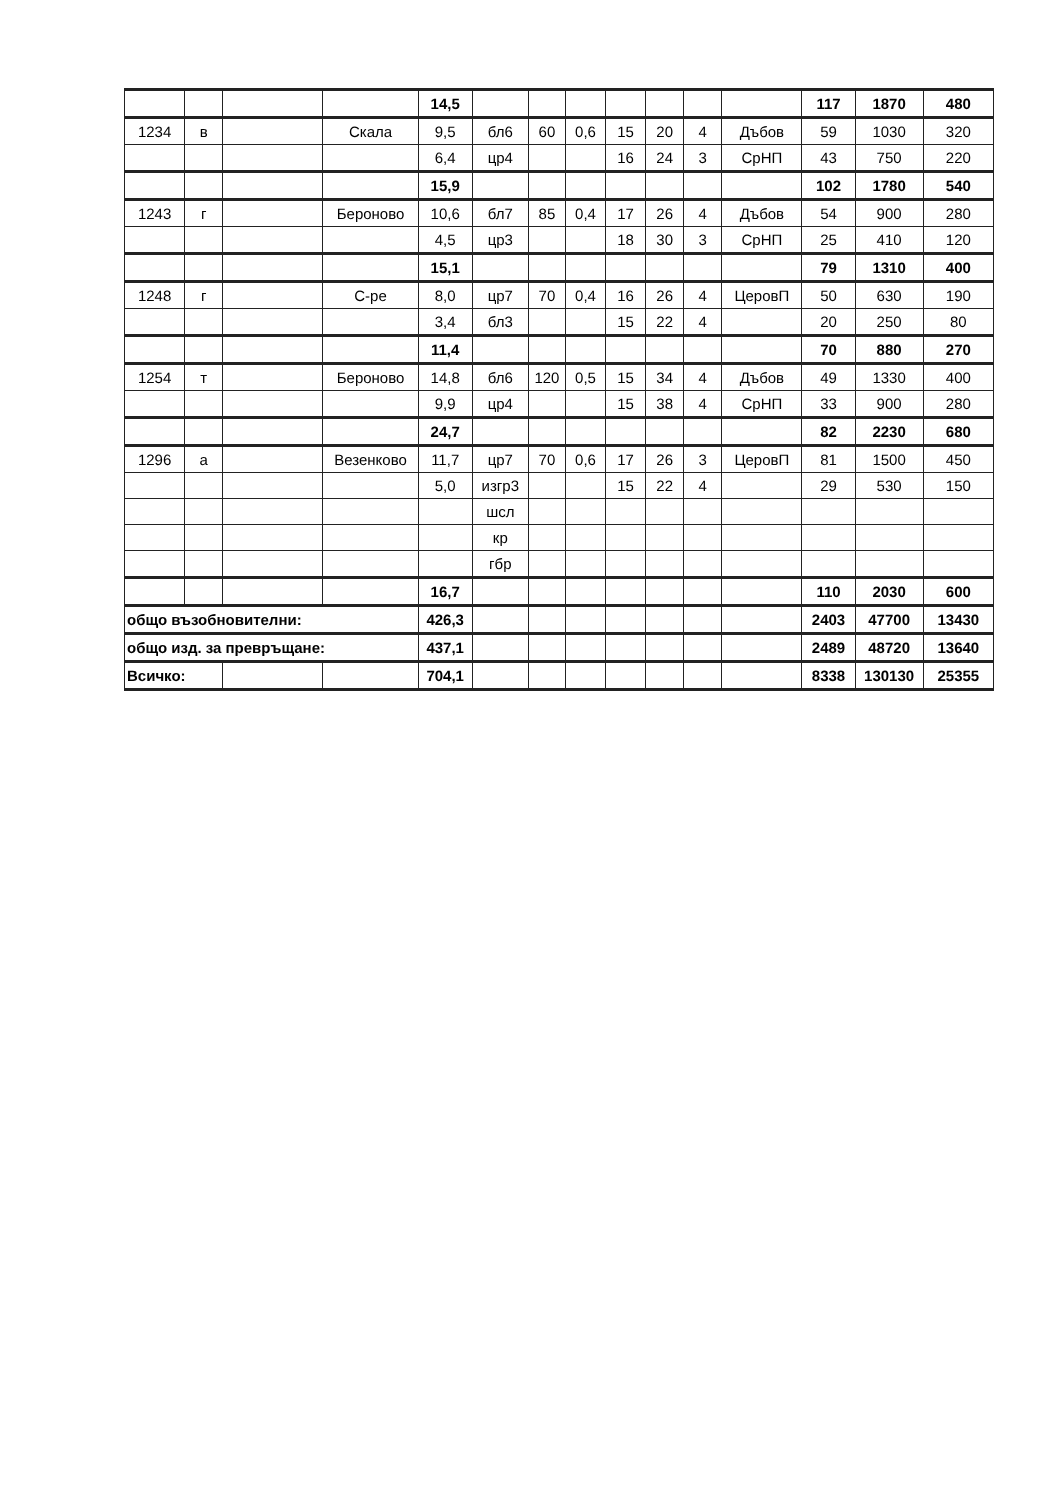| | | | | 14,5 | | | | | | | | 117 | 1870 | 480 |
| 1234 | в | | Скала | 9,5 | бл6 | 60 | 0,6 | 15 | 20 | 4 | Дъбов | 59 | 1030 | 320 |
| | | | | 6,4 | цр4 | | | 16 | 24 | 3 | СрНП | 43 | 750 | 220 |
| | | | | 15,9 | | | | | | | | 102 | 1780 | 540 |
| 1243 | г | | Бероново | 10,6 | бл7 | 85 | 0,4 | 17 | 26 | 4 | Дъбов | 54 | 900 | 280 |
| | | | | 4,5 | цр3 | | | 18 | 30 | 3 | СрНП | 25 | 410 | 120 |
| | | | | 15,1 | | | | | | | | 79 | 1310 | 400 |
| 1248 | г | | С-ре | 8,0 | цр7 | 70 | 0,4 | 16 | 26 | 4 | ЦеровП | 50 | 630 | 190 |
| | | | | 3,4 | бл3 | | | 15 | 22 | 4 | | 20 | 250 | 80 |
| | | | | 11,4 | | | | | | | | 70 | 880 | 270 |
| 1254 | т | | Бероново | 14,8 | бл6 | 120 | 0,5 | 15 | 34 | 4 | Дъбов | 49 | 1330 | 400 |
| | | | | 9,9 | цр4 | | | 15 | 38 | 4 | СрНП | 33 | 900 | 280 |
| | | | | 24,7 | | | | | | | | 82 | 2230 | 680 |
| 1296 | а | | Везенково | 11,7 | цр7 | 70 | 0,6 | 17 | 26 | 3 | ЦеровП | 81 | 1500 | 450 |
| | | | | 5,0 | изгр3 | | | 15 | 22 | 4 | | 29 | 530 | 150 |
| | | | | | шсл | | | | | | | | | |
| | | | | | кр | | | | | | | | | |
| | | | | | гбр | | | | | | | | | |
| | | | | 16,7 | | | | | | | | 110 | 2030 | 600 |
| общо възобновителни: | | | | 426,3 | | | | | | | | 2403 | 47700 | 13430 |
| общо изд. за превръщане: | | | | 437,1 | | | | | | | | 2489 | 48720 | 13640 |
| Всичко: | | | | 704,1 | | | | | | | | 8338 | 130130 | 25355 |